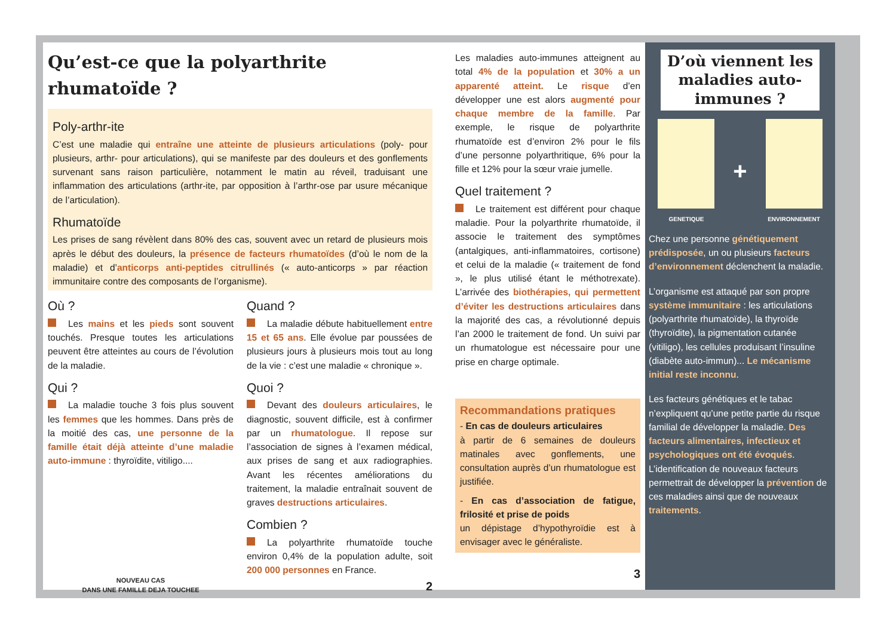Qu’est-ce que la polyarthrite rhumatoïde ?
Poly-arthr-ite
C’est une maladie qui entraîne une atteinte de plusieurs articulations (poly- pour plusieurs, arthr- pour articulations), qui se manifeste par des douleurs et des gonflements survenant sans raison particulière, notamment le matin au réveil, traduisant une inflammation des articulations (arthr-ite, par opposition à l’arthr-ose par usure mécanique de l’articulation).
Rhumatoïde
Les prises de sang révèlent dans 80% des cas, souvent avec un retard de plusieurs mois après le début des douleurs, la présence de facteurs rhumatoïdes (d’où le nom de la maladie) et d’anticorps anti-peptides citrullinés (« auto-anticorps » par réaction immunitaire contre des composants de l’organisme).
Où ?
Les mains et les pieds sont souvent touchés. Presque toutes les articulations peuvent être atteintes au cours de l’évolution de la maladie.
Qui ?
La maladie touche 3 fois plus souvent les femmes que les hommes. Dans près de la moitié des cas, une personne de la famille était déjà atteinte d’une maladie auto-immune : thyroïdite, vitiligo....
NOUVEAU CAS
DANS UNE FAMILLE DEJA TOUCHEE
Quand ?
La maladie débute habituellement entre 15 et 65 ans. Elle évolue par poussées de plusieurs jours à plusieurs mois tout au long de la vie : c’est une maladie « chronique ».
Quoi ?
Devant des douleurs articulaires, le diagnostic, souvent difficile, est à confirmer par un rhumatologue. Il repose sur l’association de signes à l’examen médical, aux prises de sang et aux radiographies. Avant les récentes améliorations du traitement, la maladie entraînait souvent de graves destructions articulaires.
Combien ?
La polyarthrite rhumatoïde touche environ 0,4% de la population adulte, soit 200 000 personnes en France.
2
Les maladies auto-immunes atteignent au total 4% de la population et 30% a un apparenté atteint. Le risque d’en développer une est alors augmenté pour chaque membre de la famille. Par exemple, le risque de polyarthrite rhumatoïde est d’environ 2% pour le fils d’une personne polyarthritique, 6% pour la fille et 12% pour la sœur vraie jumelle.
Quel traitement ?
Le traitement est différent pour chaque maladie. Pour la polyarthrite rhumatoïde, il associe le traitement des symptômes (antalgiques, anti-inflammatoires, cortisone) et celui de la maladie (« traitement de fond », le plus utilisé étant le méthotrexate). L’arrivée des biothérapies, qui permettent d’éviter les destructions articulaires dans la majorité des cas, a révolutionné depuis l’an 2000 le traitement de fond. Un suivi par un rhumatologue est nécessaire pour une prise en charge optimale.
Recommandations pratiques
- En cas de douleurs articulaires
à partir de 6 semaines de douleurs matinales avec gonflements, une consultation auprès d’un rhumatologue est justifiée.
- En cas d’association de fatigue, frilosité et prise de poids
un dépistage d’hypothyroïdie est à envisager avec le généraliste.
3
D’où viennent les maladies auto-immunes ?
GENETIQUE
+
ENVIRONNEMENT
Chez une personne génétiquement prédisposée, un ou plusieurs facteurs d’environnement déclenchent la maladie.
L’organisme est attaqué par son propre système immunitaire : les articulations (polyarthrite rhumatoïde), la thyroïde (thyroïdite), la pigmentation cutanée (vitiligo), les cellules produisant l’insuline (diabète auto-immun)... Le mécanisme initial reste inconnu.
Les facteurs génétiques et le tabac n’expliquent qu’une petite partie du risque familial de développer la maladie. Des facteurs alimentaires, infectieux et psychologiques ont été évoqués. L’identification de nouveaux facteurs permettrait de développer la prévention de ces maladies ainsi que de nouveaux traitements.